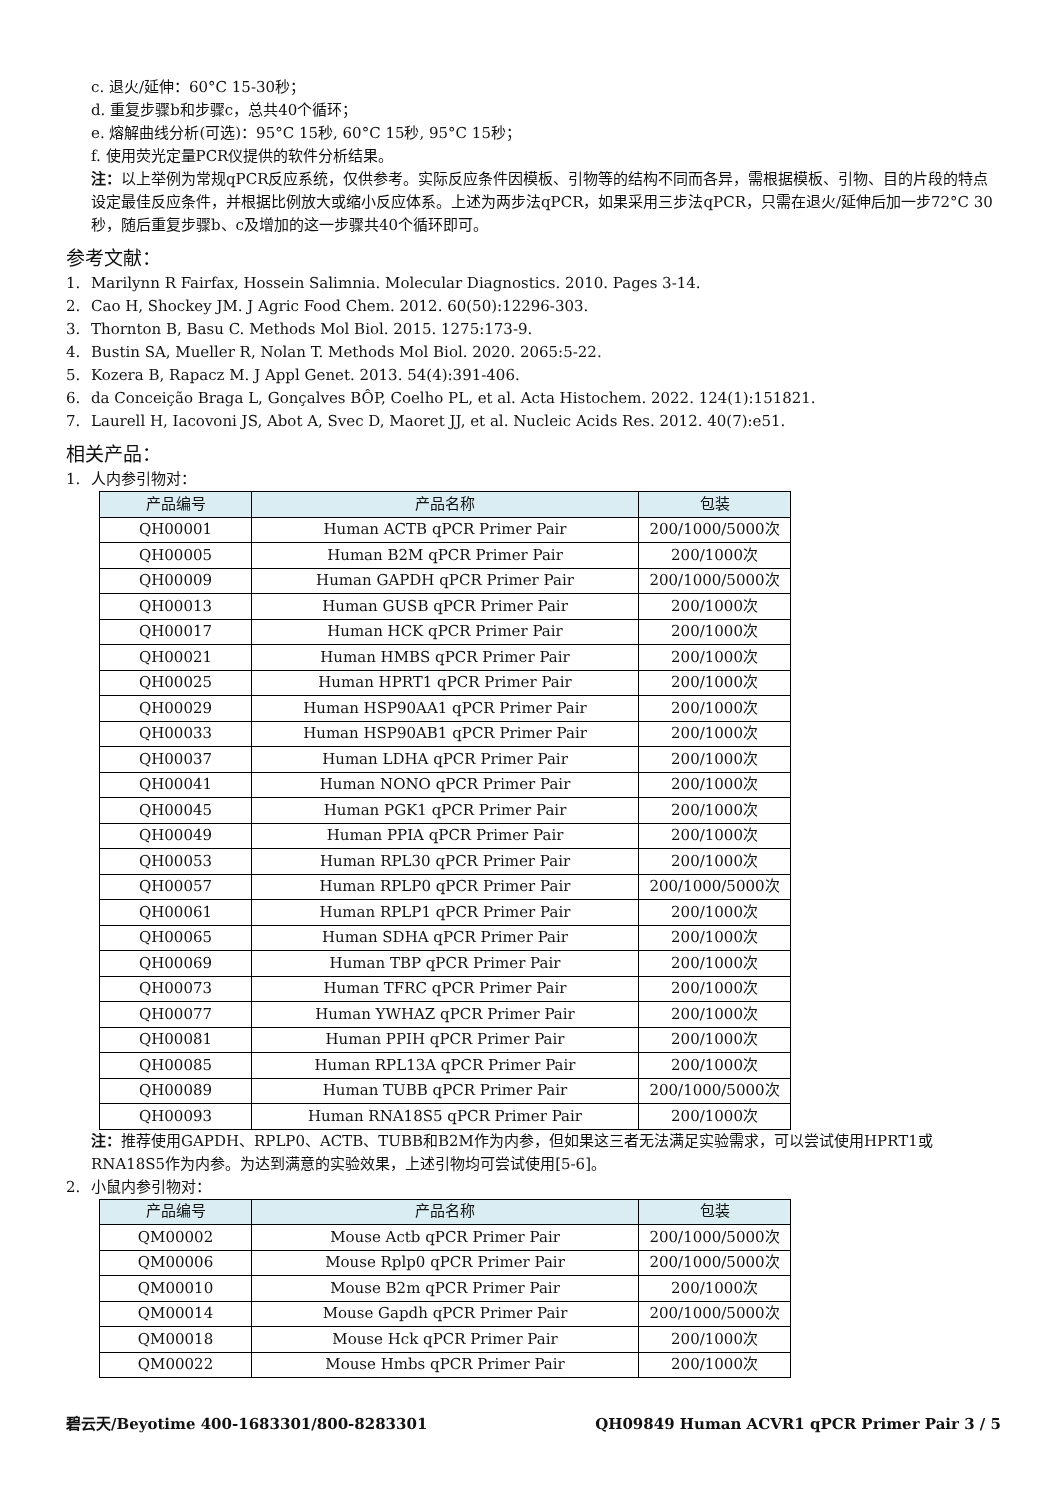c. 退火/延伸：60°C 15-30秒；
d. 重复步骤b和步骤c，总共40个循环；
e. 熔解曲线分析(可选)：95°C 15秒, 60°C 15秒, 95°C 15秒；
f. 使用荧光定量PCR仪提供的软件分析结果。
注：以上举例为常规qPCR反应系统，仅供参考。实际反应条件因模板、引物等的结构不同而各异，需根据模板、引物、目的片段的特点设定最佳反应条件，并根据比例放大或缩小反应体系。上述为两步法qPCR，如果采用三步法qPCR，只需在退火/延伸后加一步72°C 30秒，随后重复步骤b、c及增加的这一步骤共40个循环即可。
参考文献：
1. Marilynn R Fairfax, Hossein Salimnia. Molecular Diagnostics. 2010. Pages 3-14.
2. Cao H, Shockey JM. J Agric Food Chem. 2012. 60(50):12296-303.
3. Thornton B, Basu C. Methods Mol Biol. 2015. 1275:173-9.
4. Bustin SA, Mueller R, Nolan T. Methods Mol Biol. 2020. 2065:5-22.
5. Kozera B, Rapacz M. J Appl Genet. 2013. 54(4):391-406.
6. da Conceição Braga L, Gonçalves BÔP, Coelho PL, et al. Acta Histochem. 2022. 124(1):151821.
7. Laurell H, Iacovoni JS, Abot A, Svec D, Maoret JJ, et al. Nucleic Acids Res. 2012. 40(7):e51.
相关产品：
1. 人内参引物对：
| 产品编号 | 产品名称 | 包装 |
| --- | --- | --- |
| QH00001 | Human ACTB qPCR Primer Pair | 200/1000/5000次 |
| QH00005 | Human B2M qPCR Primer Pair | 200/1000次 |
| QH00009 | Human GAPDH qPCR Primer Pair | 200/1000/5000次 |
| QH00013 | Human GUSB qPCR Primer Pair | 200/1000次 |
| QH00017 | Human HCK qPCR Primer Pair | 200/1000次 |
| QH00021 | Human HMBS qPCR Primer Pair | 200/1000次 |
| QH00025 | Human HPRT1 qPCR Primer Pair | 200/1000次 |
| QH00029 | Human HSP90AA1 qPCR Primer Pair | 200/1000次 |
| QH00033 | Human HSP90AB1 qPCR Primer Pair | 200/1000次 |
| QH00037 | Human LDHA qPCR Primer Pair | 200/1000次 |
| QH00041 | Human NONO qPCR Primer Pair | 200/1000次 |
| QH00045 | Human PGK1 qPCR Primer Pair | 200/1000次 |
| QH00049 | Human PPIA qPCR Primer Pair | 200/1000次 |
| QH00053 | Human RPL30 qPCR Primer Pair | 200/1000次 |
| QH00057 | Human RPLP0 qPCR Primer Pair | 200/1000/5000次 |
| QH00061 | Human RPLP1 qPCR Primer Pair | 200/1000次 |
| QH00065 | Human SDHA qPCR Primer Pair | 200/1000次 |
| QH00069 | Human TBP qPCR Primer Pair | 200/1000次 |
| QH00073 | Human TFRC qPCR Primer Pair | 200/1000次 |
| QH00077 | Human YWHAZ qPCR Primer Pair | 200/1000次 |
| QH00081 | Human PPIH qPCR Primer Pair | 200/1000次 |
| QH00085 | Human RPL13A qPCR Primer Pair | 200/1000次 |
| QH00089 | Human TUBB qPCR Primer Pair | 200/1000/5000次 |
| QH00093 | Human RNA18S5 qPCR Primer Pair | 200/1000次 |
注：推荐使用GAPDH、RPLP0、ACTB、TUBB和B2M作为内参，但如果这三者无法满足实验需求，可以尝试使用HPRT1或RNA18S5作为内参。为达到满意的实验效果，上述引物均可尝试使用[5-6]。
2. 小鼠内参引物对：
| 产品编号 | 产品名称 | 包装 |
| --- | --- | --- |
| QM00002 | Mouse Actb qPCR Primer Pair | 200/1000/5000次 |
| QM00006 | Mouse Rplp0 qPCR Primer Pair | 200/1000/5000次 |
| QM00010 | Mouse B2m qPCR Primer Pair | 200/1000次 |
| QM00014 | Mouse Gapdh qPCR Primer Pair | 200/1000/5000次 |
| QM00018 | Mouse Hck qPCR Primer Pair | 200/1000次 |
| QM00022 | Mouse Hmbs qPCR Primer Pair | 200/1000次 |
碧云天/Beyotime 400-1683301/800-8283301 QH09849 Human ACVR1 qPCR Primer Pair 3 / 5